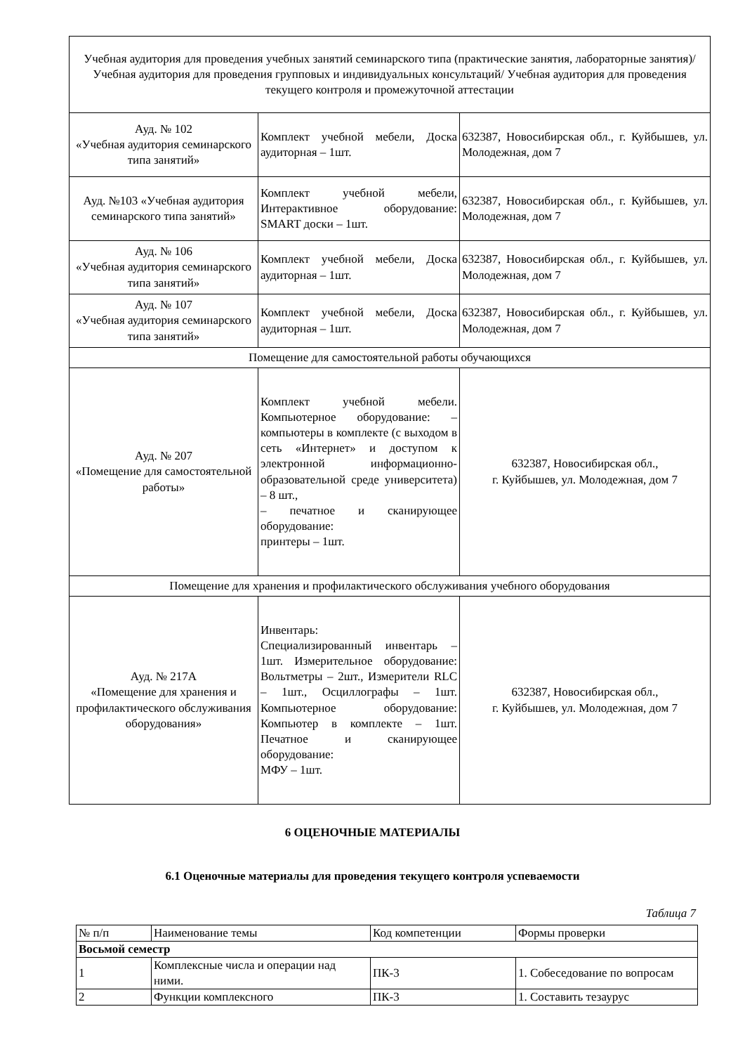| Учебная аудитория для проведения учебных занятий семинарского типа (практические занятия, лабораторные занятия)/ Учебная аудитория для проведения групповых и индивидуальных консультаций/ Учебная аудитория для проведения текущего контроля и промежуточной аттестации | | |
| Ауд. № 102 «Учебная аудитория семинарского типа занятий» | Комплект учебной мебели, Доска аудиторная – 1шт. | 632387, Новосибирская обл., г. Куйбышев, ул. Молодежная, дом 7 |
| Ауд. №103 «Учебная аудитория семинарского типа занятий» | Комплект учебной мебели, Интерактивное оборудование: SMART доски – 1шт. | 632387, Новосибирская обл., г. Куйбышев, ул. Молодежная, дом 7 |
| Ауд. № 106 «Учебная аудитория семинарского типа занятий» | Комплект учебной мебели, Доска аудиторная – 1шт. | 632387, Новосибирская обл., г. Куйбышев, ул. Молодежная, дом 7 |
| Ауд. № 107 «Учебная аудитория семинарского типа занятий» | Комплект учебной мебели, Доска аудиторная – 1шт. | 632387, Новосибирская обл., г. Куйбышев, ул. Молодежная, дом 7 |
| Помещение для самостоятельной работы обучающихся | | |
| Ауд. № 207 «Помещение для самостоятельной работы» | Комплект учебной мебели. Компьютерное оборудование: – компьютеры в комплекте (с выходом в сеть «Интернет» и доступом к электронной информационно-образовательной среде университета) – 8 шт., – печатное и сканирующее оборудование: принтеры – 1шт. | 632387, Новосибирская обл., г. Куйбышев, ул. Молодежная, дом 7 |
| Помещение для хранения и профилактического обслуживания учебного оборудования | | |
| Ауд. № 217А «Помещение для хранения и профилактического обслуживания оборудования» | Инвентарь: Специализированный инвентарь – 1шт. Измерительное оборудование: Вольтметры – 2шт., Измерители RLC – 1шт., Осциллографы – 1шт. Компьютерное оборудование: Компьютер в комплекте – 1шт. Печатное и сканирующее оборудование: МФУ – 1шт. | 632387, Новосибирская обл., г. Куйбышев, ул. Молодежная, дом 7 |
6 ОЦЕНОЧНЫЕ МАТЕРИАЛЫ
6.1 Оценочные материалы для проведения текущего контроля успеваемости
Таблица 7
| № п/п | Наименование темы | Код компетенции | Формы проверки |
| --- | --- | --- | --- |
| Восьмой семестр | | | |
| 1 | Комплексные числа и операции над ними. | ПК-3 | 1. Собеседование по вопросам |
| 2 | Функции комплексного | ПК-3 | 1. Составить тезаурус |